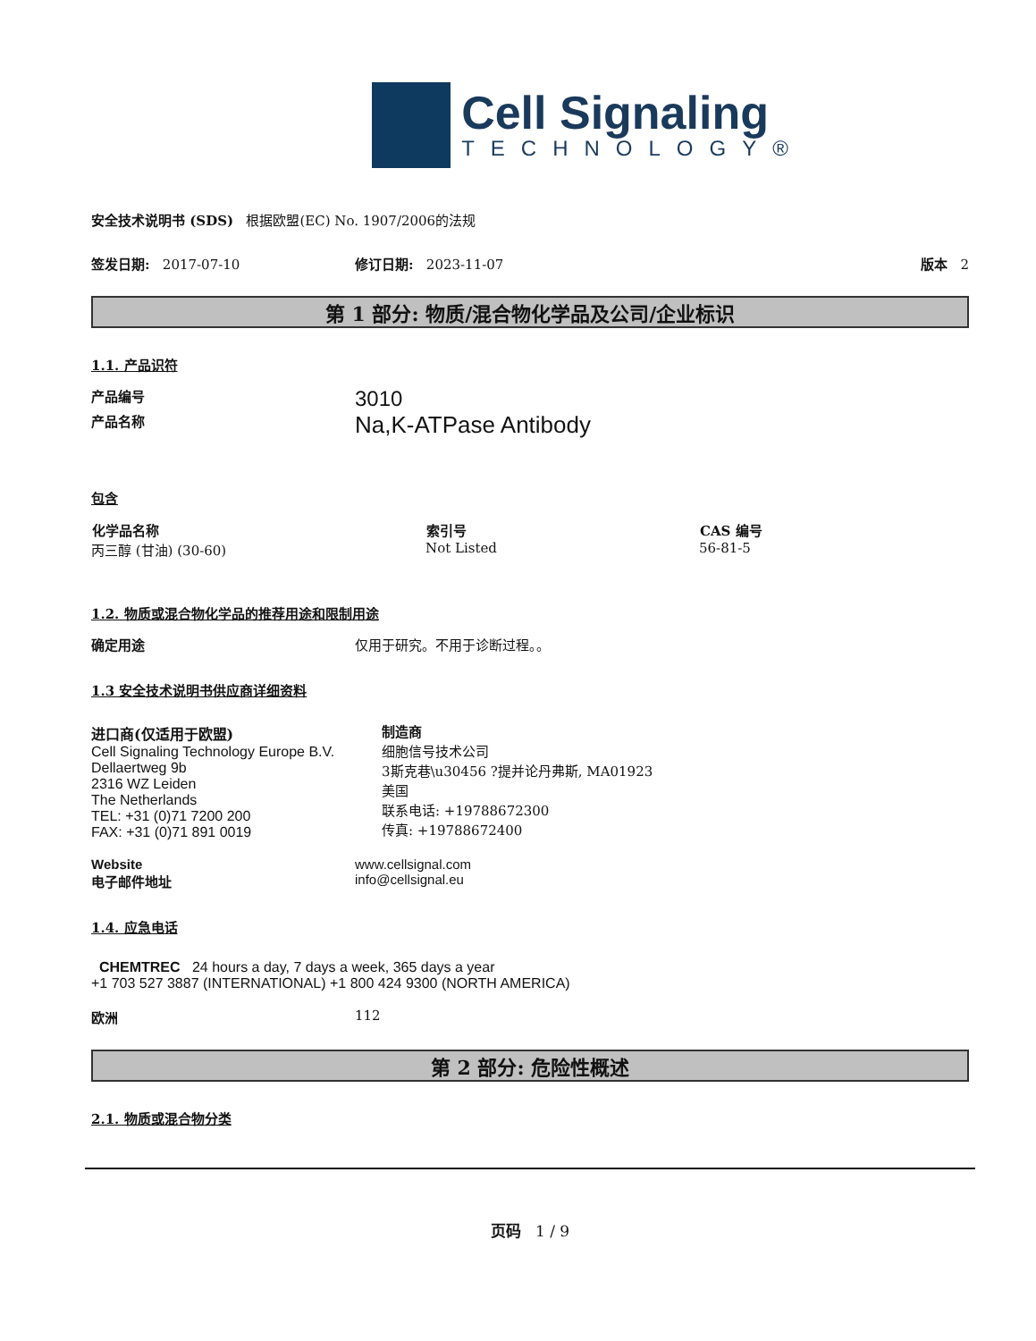Cell Signaling
TECHNOLOGY®
安全技术说明书 (SDS) 根据欧盟(EC) No. 1907/2006的法规
签发日期: 2017-07-10 修订日期: 2023-11-07 版本 2
第 1 部分: 物质/混合物化学品及公司/企业标识
1.1. 产品识符
| 产品编号 | 3010 |
| 产品名称 | Na,K-ATPase Antibody |
包含
| 化学品名称 | 索引号 | CAS 编号 |
| --- | --- | --- |
| 丙三醇 (甘油) (30-60) | Not Listed | 56-81-5 |
1.2. 物质或混合物化学品的推荐用途和限制用途
| 确定用途 | 仅用于研究。不用于诊断过程。。 |
1.3 安全技术说明书供应商详细资料
进口商(仅适用于欧盟)
Cell Signaling Technology Europe B.V.
Dellaertweg 9b
2316 WZ Leiden
The Netherlands
TEL: +31 (0)71 7200 200
FAX: +31 (0)71 891 0019
制造商
细胞信号技术公司
3斯克巷\u30456 ?提并论丹弗斯, MA01923
美国
联系电话: +19788672300
传真: +19788672400
| Website | www.cellsignal.com |
| 电子邮件地址 | info@cellsignal.eu |
1.4. 应急电话
CHEMTREC 24 hours a day, 7 days a week, 365 days a year
+1 703 527 3887 (INTERNATIONAL) +1 800 424 9300 (NORTH AMERICA)
| 欧洲 | 112 |
第 2 部分: 危险性概述
2.1. 物质或混合物分类
页码 1 / 9